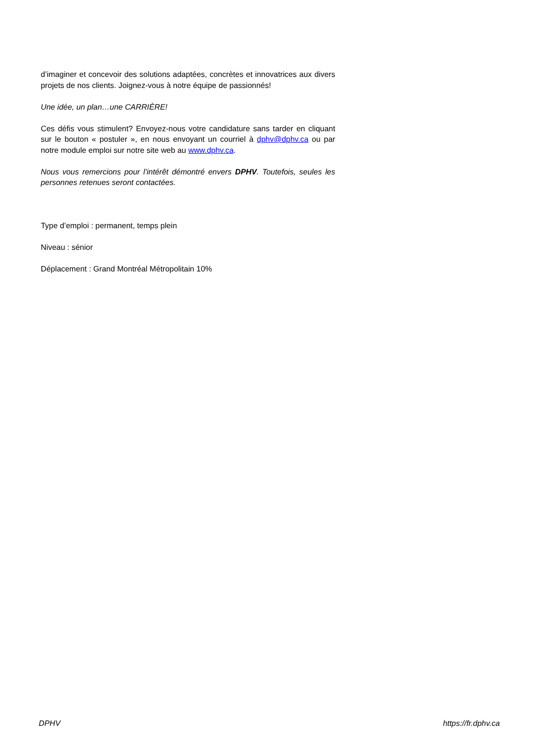d’imaginer et concevoir des solutions adaptées, concrètes et innovatrices aux divers projets de nos clients. Joignez-vous à notre équipe de passionnés!
Une idée, un plan…une CARRIÈRE!
Ces défis vous stimulent? Envoyez-nous votre candidature sans tarder en cliquant sur le bouton « postuler », en nous envoyant un courriel à dphv@dphv.ca ou par notre module emploi sur notre site web au www.dphv.ca.
Nous vous remercions pour l’intérêt démontré envers DPHV. Toutefois, seules les personnes retenues seront contactées.
Type d’emploi : permanent, temps plein
Niveau : sénior
Déplacement : Grand Montréal Métropolitain 10%
DPHV https://fr.dphv.ca